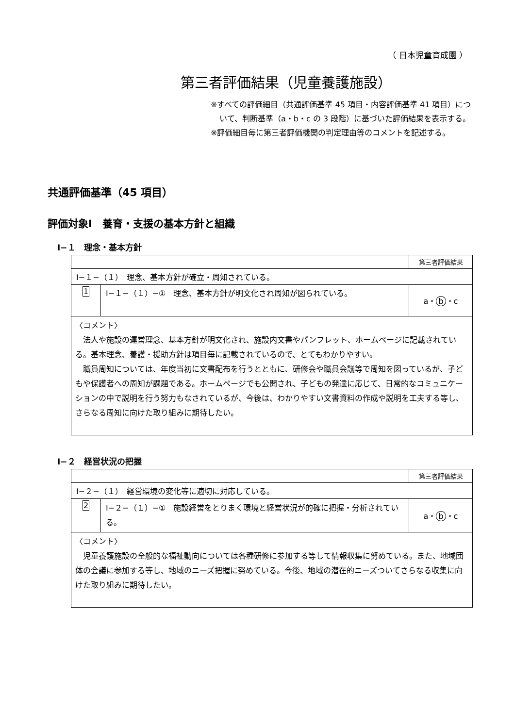（ 日本児童育成園 ）
第三者評価結果（児童養護施設）
※すべての評価細目（共通評価基準 45 項目・内容評価基準 41 項目）について、判断基準（a・b・c の 3 段階）に基づいた評価結果を表示する。
※評価細目毎に第三者評価機関の判定理由等のコメントを記述する。
共通評価基準（45 項目）
評価対象Ⅰ　養育・支援の基本方針と組織
Ⅰ−１　理念・基本方針
| | | 第三者評価結果 |
| Ⅰ−１−（１） 理念、基本方針が確立・周知されている。 | | |
| 1 | Ⅰ−１−（１）−① 理念、基本方針が明文化され周知が図られている。 | a・ b ・c |
| 〈コメント〉 法人や施設の運営理念、基本方針が明文化され、施設内文書やパンフレット、ホームページに記載されている。基本理念、養護・援助方針は項目毎に記載されているので、とてもわかりやすい。 職員周知については、年度当初に文書配布を行うとともに、研修会や職員会議等で周知を図っているが、子どもや保護者への周知が課題である。ホームページでも公開され、子どもの発達に応じて、日常的なコミュニケーションの中で説明を行う努力もなされているが、今後は、わかりやすい文書資料の作成や説明を工夫する等し、さらなる周知に向けた取り組みに期待したい。 | | |
Ⅰ−２　経営状況の把握
| | | 第三者評価結果 |
| Ⅰ−２−（１） 経営環境の変化等に適切に対応している。 | | |
| 2 | Ⅰ−２−（１）−① 施設経営をとりまく環境と経営状況が的確に把握・分析されている。 | a・ b ・c |
| 〈コメント〉 児童養護施設の全般的な福祉動向については各種研修に参加する等して情報収集に努めている。また、地域団体の会議に参加する等し、地域のニーズ把握に努めている。今後、地域の潜在的ニーズついてさらなる収集に向けた取り組みに期待したい。 | | |